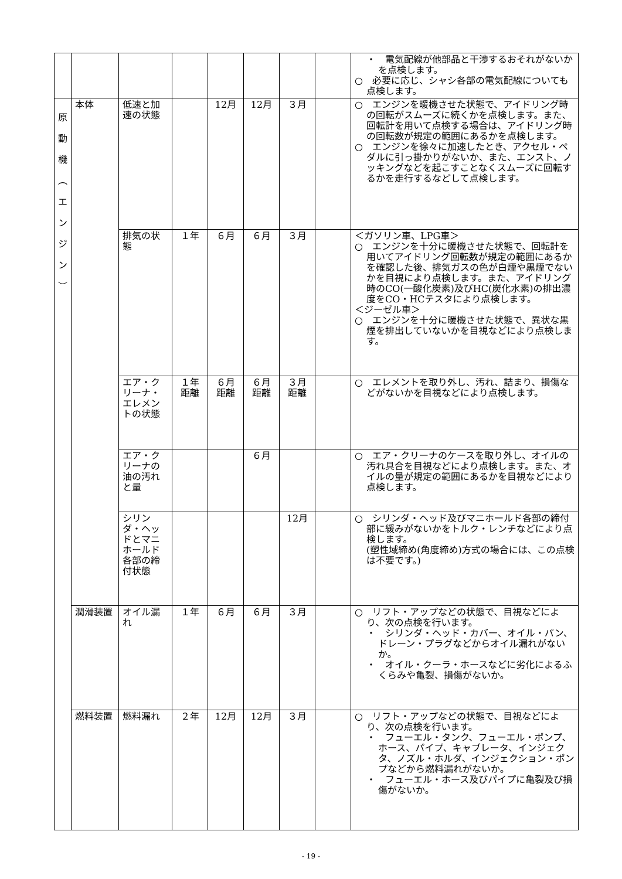| | | | | | | | | ・ 電気配線が他部品と干渉するおそれがないかを点検します。 ○ 必要に応じ、シャシ各部の電気配線についても点検します。 |
| 原 動 機 ︵ エ ン ジ ン ︶ | 本体 | 低速と加速の状態 | | 12月 | 12月 | ３月 | | ○ エンジンを暖機させた状態で、アイドリング時の回転がスムーズに続くかを点検します。また、回転計を用いて点検する場合は、アイドリング時の回転数が規定の範囲にあるかを点検します。 ○ エンジンを徐々に加速したとき、アクセル・ペダルに引っ掛かりがないか、また、エンスト、ノッキングなどを起こすことなくスムーズに回転するかを走行するなどして点検します。 |
| | | 排気の状態 | １年 | ６月 | ６月 | ３月 | | ＜ガソリン車、LPG車＞ ○ エンジンを十分に暖機させた状態で、回転計を用いてアイドリング回転数が規定の範囲にあるかを確認した後、排気ガスの色が白煙や黒煙でないかを目視により点検します。また、アイドリング時のCO(一酸化炭素)及びHC(炭化水素)の排出濃度をCO・HCテスタにより点検します。 ＜ジーゼル車＞ ○ エンジンを十分に暖機させた状態で、異状な黒煙を排出していないかを目視などにより点検します。 |
| | | エア・クリーナ・エレメントの状態 | １年 距離 | ６月 距離 | ６月 距離 | ３月 距離 | | ○ エレメントを取り外し、汚れ、詰まり、損傷などがないかを目視などにより点検します。 |
| | | エア・クリーナの油の汚れと量 | | | ６月 | | | ○ エア・クリーナのケースを取り外し、オイルの汚れ具合を目視などにより点検します。また、オイルの量が規定の範囲にあるかを目視などにより点検します。 |
| | | シリンダ・ヘッドとマニホールド各部の締付状態 | | | | 12月 | | ○ シリンダ・ヘッド及びマニホールド各部の締付部に緩みがないかをトルク・レンチなどにより点検します。 (塑性域締め(角度締め)方式の場合には、この点検は不要です。) |
| | 潤滑装置 | オイル漏れ | １年 | ６月 | ６月 | ３月 | | ○ リフト・アップなどの状態で、目視などにより、次の点検を行います。 ・ シリンダ・ヘッド・カバー、オイル・パン、ドレーン・プラグなどからオイル漏れがないか。 ・ オイル・クーラ・ホースなどに劣化によるふくらみや亀裂、損傷がないか。 |
| | 燃料装置 | 燃料漏れ | ２年 | 12月 | 12月 | ３月 | | ○ リフト・アップなどの状態で、目視などにより、次の点検を行います。 ・ フューエル・タンク、フューエル・ポンプ、ホース、パイプ、キャブレータ、インジェクタ、ノズル・ホルダ、インジェクション・ポンプなどから燃料漏れがないか。 ・ フューエル・ホース及びパイプに亀裂及び損傷がないか。 |
- 19 -